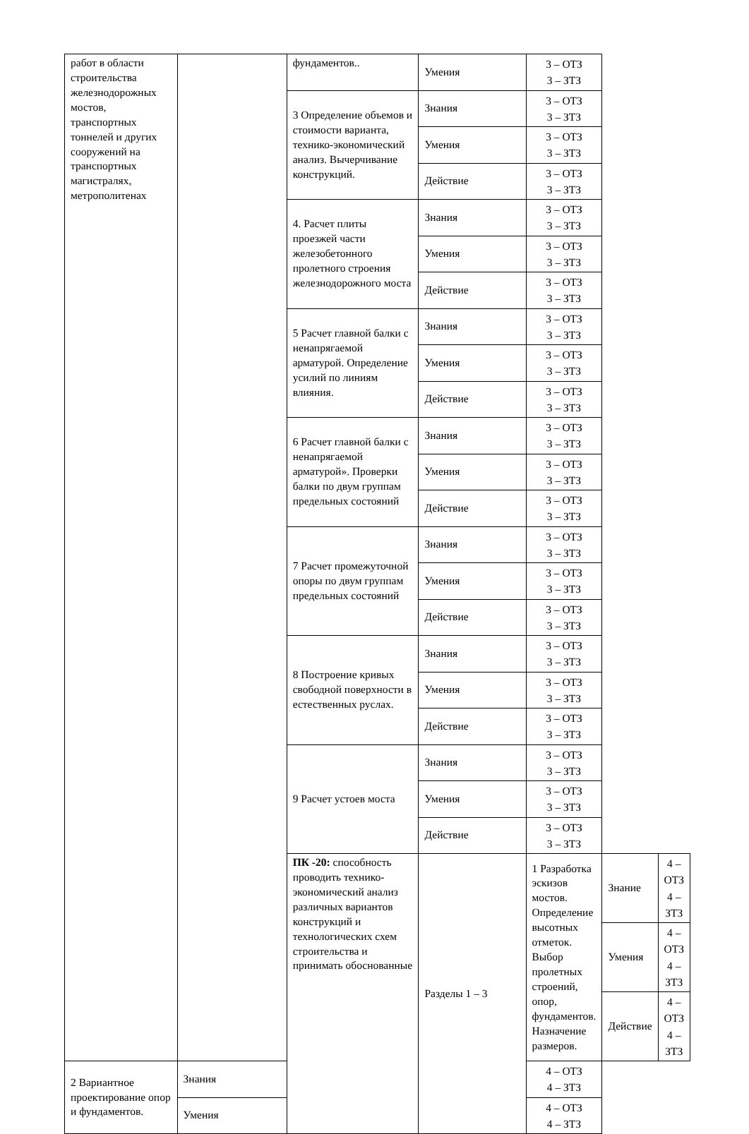| работ в области строительства железнодорожных мостов, транспортных тоннелей и других сооружений на транспортных магистралях, метрополитенах | | фундаментов.. | Умения | 3 – ОТЗ 3 – ЗТЗ | | |
| | | 3 Определение объемов и стоимости варианта, технико-экономический анализ. Вычерчивание конструкций. | Знания | 3 – ОТЗ 3 – ЗТЗ | | |
| | | | Умения | 3 – ОТЗ 3 – ЗТЗ | | |
| | | | Действие | 3 – ОТЗ 3 – ЗТЗ | | |
| | | 4. Расчет плиты проезжей части железобетонного пролетного строения железнодорожного моста | Знания | 3 – ОТЗ 3 – ЗТЗ | | |
| | | | Умения | 3 – ОТЗ 3 – ЗТЗ | | |
| | | | Действие | 3 – ОТЗ 3 – ЗТЗ | | |
| | | 5 Расчет главной балки с ненапрягаемой арматурой. Определение усилий по линиям влияния. | Знания | 3 – ОТЗ 3 – ЗТЗ | | |
| | | | Умения | 3 – ОТЗ 3 – ЗТЗ | | |
| | | | Действие | 3 – ОТЗ 3 – ЗТЗ | | |
| | | 6 Расчет главной балки с ненапрягаемой арматурой». Проверки балки по двум группам предельных состояний | Знания | 3 – ОТЗ 3 – ЗТЗ | | |
| | | | Умения | 3 – ОТЗ 3 – ЗТЗ | | |
| | | | Действие | 3 – ОТЗ 3 – ЗТЗ | | |
| | | 7 Расчет промежуточной опоры по двум группам предельных состояний | Знания | 3 – ОТЗ 3 – ЗТЗ | | |
| | | | Умения | 3 – ОТЗ 3 – ЗТЗ | | |
| | | | Действие | 3 – ОТЗ 3 – ЗТЗ | | |
| | | 8 Построение кривых свободной поверхности в естественных руслах. | Знания | 3 – ОТЗ 3 – ЗТЗ | | |
| | | | Умения | 3 – ОТЗ 3 – ЗТЗ | | |
| | | | Действие | 3 – ОТЗ 3 – ЗТЗ | | |
| | | 9 Расчет устоев моста | Знания | 3 – ОТЗ 3 – ЗТЗ | | |
| | | | Умения | 3 – ОТЗ 3 – ЗТЗ | | |
| | | | Действие | 3 – ОТЗ 3 – ЗТЗ | | |
| | | ПК -20: способность проводить технико-экономический анализ различных вариантов конструкций и технологических схем строительства и принимать обоснованные | Разделы 1 – 3 | 1 Разработка эскизов мостов. Определение высотных отметок. Выбор пролетных строений, опор, фундаментов. Назначение размеров. | Знание | 4 – ОТЗ 4 – ЗТЗ |
| | | | | | Умения | 4 – ОТЗ 4 – ЗТЗ |
| | | | | | Действие | 4 – ОТЗ 4 – ЗТЗ |
| 2 Вариантное проектирование опор и фундаментов. | Знания | | | 4 – ОТЗ 4 – ЗТЗ | | |
| | Умения | | | 4 – ОТЗ 4 – ЗТЗ | | |